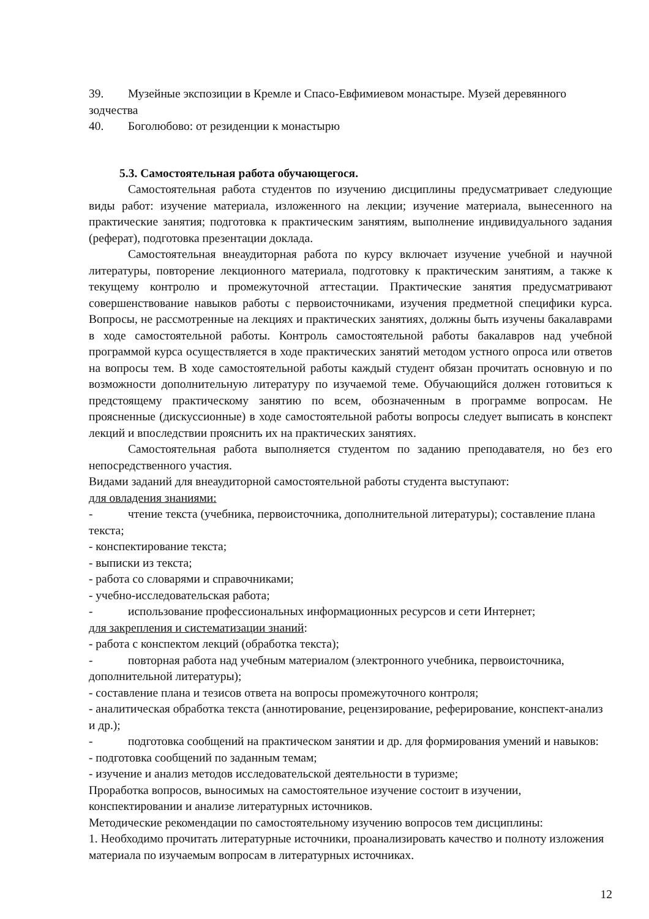39. Музейные экспозиции в Кремле и Спасо-Евфимиевом монастыре. Музей деревянного зодчества
40. Боголюбово: от резиденции к монастырю
5.3. Самостоятельная работа обучающегося.
Самостоятельная работа студентов по изучению дисциплины предусматривает следующие виды работ: изучение материала, изложенного на лекции; изучение материала, вынесенного на практические занятия; подготовка к практическим занятиям, выполнение индивидуального задания (реферат), подготовка презентации доклада.
Самостоятельная внеаудиторная работа по курсу включает изучение учебной и научной литературы, повторение лекционного материала, подготовку к практическим занятиям, а также к текущему контролю и промежуточной аттестации. Практические занятия предусматривают совершенствование навыков работы с первоисточниками, изучения предметной специфики курса. Вопросы, не рассмотренные на лекциях и практических занятиях, должны быть изучены бакалаврами в ходе самостоятельной работы. Контроль самостоятельной работы бакалавров над учебной программой курса осуществляется в ходе практических занятий методом устного опроса или ответов на вопросы тем. В ходе самостоятельной работы каждый студент обязан прочитать основную и по возможности дополнительную литературу по изучаемой теме. Обучающийся должен готовиться к предстоящему практическому занятию по всем, обозначенным в программе вопросам. Не проясненные (дискуссионные) в ходе самостоятельной работы вопросы следует выписать в конспект лекций и впоследствии прояснить их на практических занятиях.
Самостоятельная работа выполняется студентом по заданию преподавателя, но без его непосредственного участия.
Видами заданий для внеаудиторной самостоятельной работы студента выступают:
для овладения знаниями:
- чтение текста (учебника, первоисточника, дополнительной литературы); составление плана текста;
- конспектирование текста;
- выписки из текста;
- работа со словарями и справочниками;
- учебно-исследовательская работа;
- использование профессиональных информационных ресурсов и сети Интернет;
для закрепления и систематизации знаний:
- работа с конспектом лекций (обработка текста);
- повторная работа над учебным материалом (электронного учебника, первоисточника, дополнительной литературы);
- составление плана и тезисов ответа на вопросы промежуточного контроля;
- аналитическая обработка текста (аннотирование, рецензирование, реферирование, конспект-анализ и др.);
- подготовка сообщений на практическом занятии и др. для формирования умений и навыков:
- подготовка сообщений по заданным темам;
- изучение и анализ методов исследовательской деятельности в туризме;
Проработка вопросов, выносимых на самостоятельное изучение состоит в изучении, конспектировании и анализе литературных источников.
Методические рекомендации по самостоятельному изучению вопросов тем дисциплины:
1. Необходимо прочитать литературные источники, проанализировать качество и полноту изложения материала по изучаемым вопросам в литературных источниках.
12